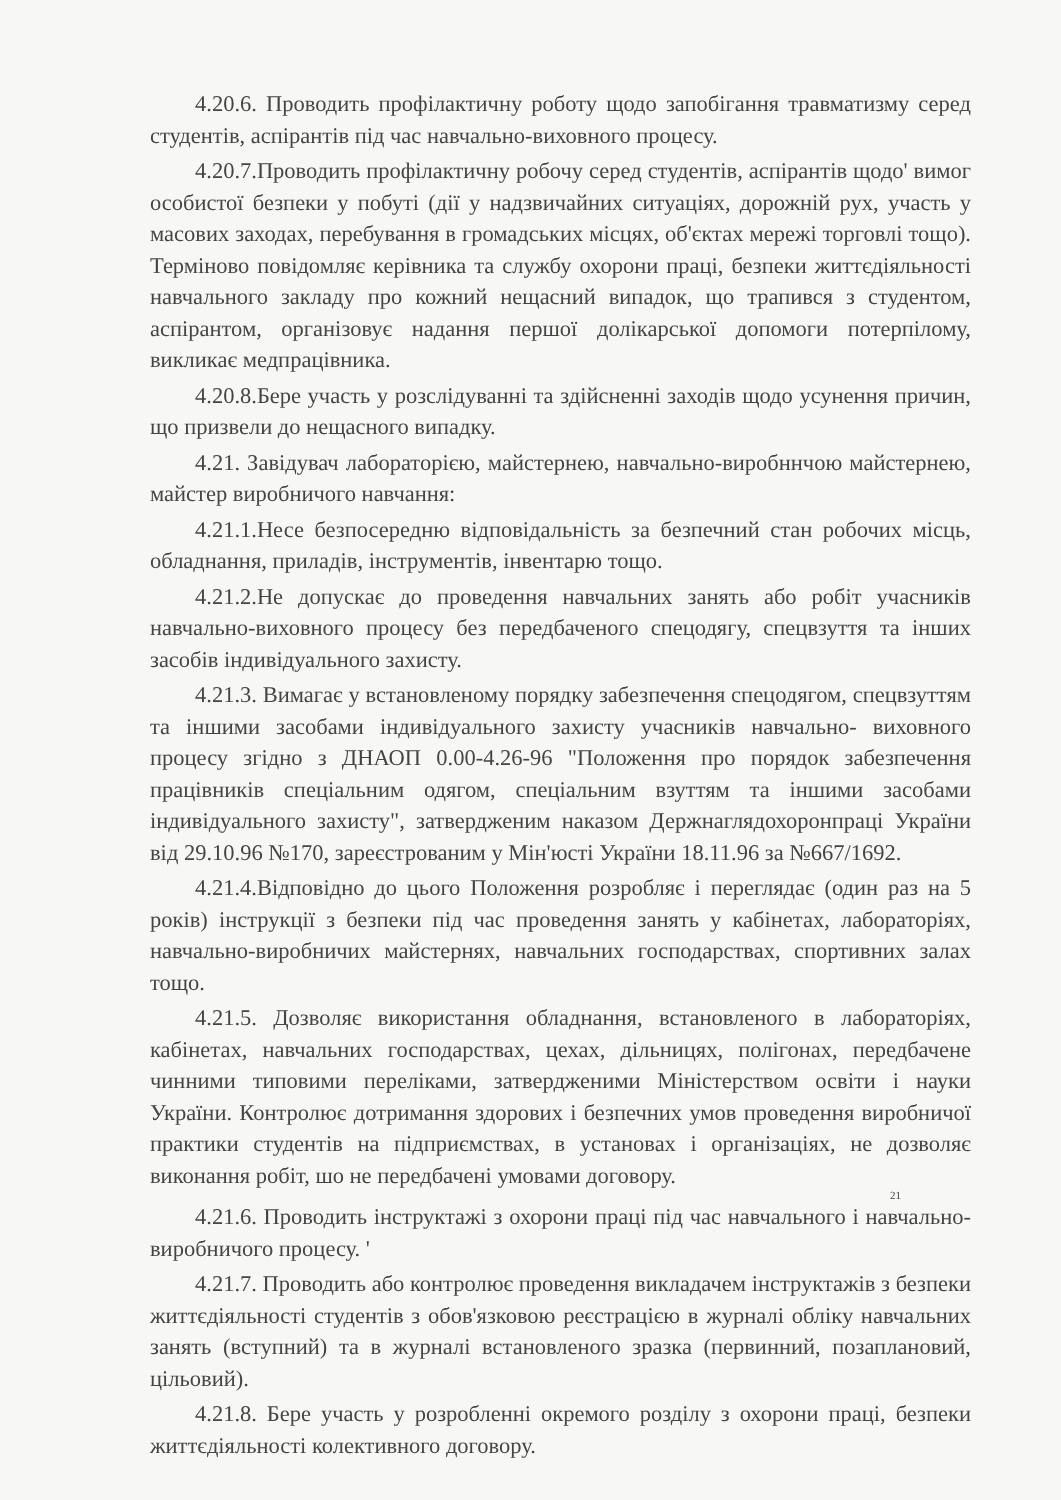4.20.6. Проводить профілактичну роботу щодо запобігання травматизму серед студентів, аспірантів під час навчально-виховного процесу.
4.20.7.Проводить профілактичну робочу серед студентів, аспірантів щодо' вимог особистої безпеки у побуті (дії у надзвичайних ситуаціях, дорожній рух, участь у масових заходах, перебування в громадських місцях, об'єктах мережі торговлі тощо). Терміново повідомляє керівника та службу охорони праці, безпеки життєдіяльності навчального закладу про кожний нещасний випадок, що трапився з студентом, аспірантом, організовує надання першої долікарської допомоги потерпілому, викликає медпрацівника.
4.20.8.Бере участь у розслідуванні та здійсненні заходів щодо усунення причин, що призвели до нещасного випадку.
4.21. Завідувач лабораторією, майстернею, навчально-виробннчою майстернею, майстер виробничого навчання:
4.21.1.Несе безпосередню відповідальність за безпечний стан робочих місць, обладнання, приладів, інструментів, інвентарю тощо.
4.21.2.Не допускає до проведення навчальних занять або робіт учасників навчально-виховного процесу без передбаченого спецодягу, спецвзуття та інших засобів індивідуального захисту.
4.21.3. Вимагає у встановленому порядку забезпечення спецодягом, спецвзуттям та іншими засобами індивідуального захисту учасників навчально- виховного процесу згідно з ДНАОП 0.00-4.26-96 "Положення про порядок забезпечення працівників спеціальним одягом, спеціальним взуттям та іншими засобами індивідуального захисту", затвердженим наказом Держнаглядохоронпраці України від 29.10.96 №170, зареєстрованим у Мін'юсті України 18.11.96 за №667/1692.
4.21.4.Відповідно до цього Положення розробляє і переглядає (один раз на 5 років) інструкції з безпеки під час проведення занять у кабінетах, лабораторіях, навчально-виробничих майстернях, навчальних господарствах, спортивних залах тощо.
4.21.5. Дозволяє використання обладнання, встановленого в лабораторіях, кабінетах, навчальних господарствах, цехах, дільницях, полігонах, передбачене чинними типовими переліками, затвердженими Міністерством освіти і науки України. Контролює дотримання здорових і безпечних умов проведення виробничої практики студентів на підприємствах, в установах і організаціях, не дозволяє виконання робіт, шо не передбачені умовами договору.
21
4.21.6. Проводить інструктажі з охорони праці під час навчального і навчально-виробничого процесу. '
4.21.7. Проводить або контролює проведення викладачем інструктажів з безпеки життєдіяльності студентів з обов'язковою реєстрацією в журналі обліку навчальних занять (вступний) та в журналі встановленого зразка (первинний, позаплановий, цільовий).
4.21.8. Бере участь у розробленні окремого розділу з охорони праці, безпеки життєдіяльності колективного договору.